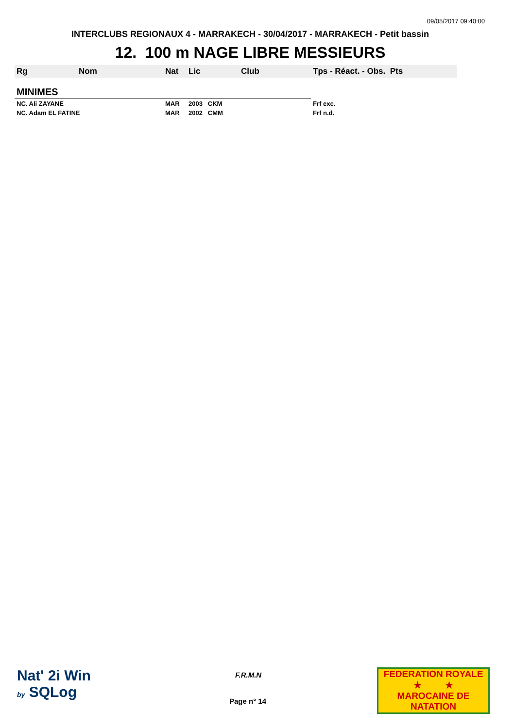09/05/2017 09:40:00
INTERCLUBS REGIONAUX 4 - MARRAKECH - 30/04/2017 - MARRAKECH - Petit bassin
12. 100 m NAGE LIBRE MESSIEURS
| Rg | Nom | Nat | Lic | Club | Tps - Réact. - Obs. Pts |
| --- | --- | --- | --- | --- | --- |
| MINIMES | | | | | |
| NC. Ali ZAYANE | | MAR | 2003 CKM | | Frf exc. |
| NC. Adam EL FATINE | | MAR | 2002 CMM | | Frf n.d. |
Nat' 2i Win
by SQLog
F.R.M.N
Page n° 14
FEDERATION ROYALE
★ ★
MAROCAINE DE NATATION